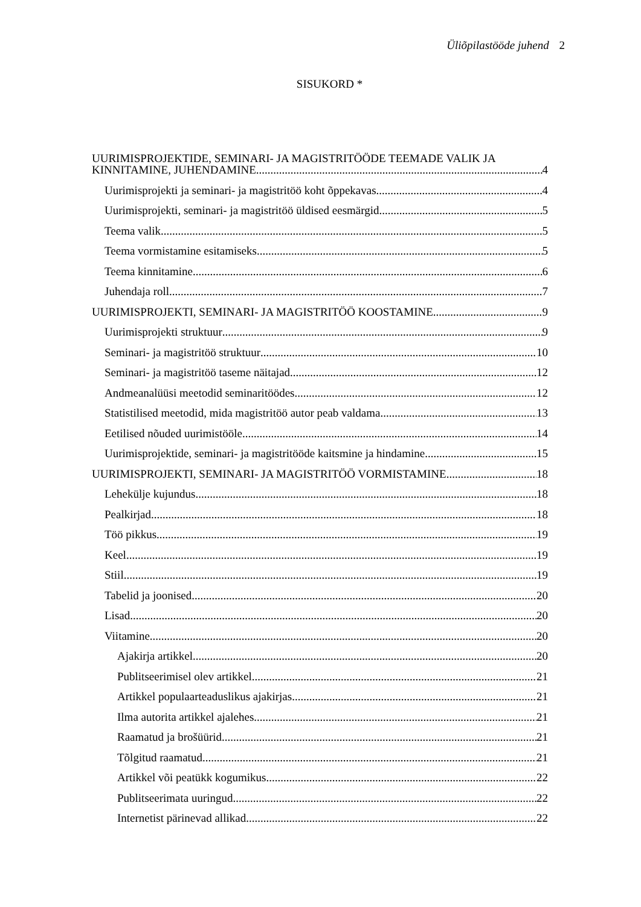Üliõpilastööde juhend 2
SISUKORD *
UURIMISPROJEKTIDE, SEMINARI- JA MAGISTRITÖÖDE TEEMADE VALIK JA
KINNITAMINE, JUHENDAMINE 4
Uurimisprojekti ja seminari- ja magistritöö koht õppekavas 4
Uurimisprojekti, seminari- ja magistritöö üldised eesmärgid 5
Teema valik 5
Teema vormistamine esitamiseks 5
Teema kinnitamine 6
Juhendaja roll 7
UURIMISPROJEKTI, SEMINARI- JA MAGISTRITÖÖ KOOSTAMINE 9
Uurimisprojekti struktuur 9
Seminari- ja magistritöö struktuur 10
Seminari- ja magistritöö taseme näitajad 12
Andmeanalüüsi meetodid seminaritöödes 12
Statistilised meetodid, mida magistritöö autor peab valdama 13
Eetilised nõuded uurimistööle 14
Uurimisprojektide, seminari- ja magistritööde kaitsmine ja hindamine 15
UURIMISPROJEKTI, SEMINARI- JA MAGISTRITÖÖ VORMISTAMINE 18
Lehekülje kujundus 18
Pealkirjad 18
Töö pikkus 19
Keel 19
Stiil 19
Tabelid ja joonised 20
Lisad 20
Viitamine 20
Ajakirja artikkel 20
Publitseerimisel olev artikkel 21
Artikkel populaarteaduslikus ajakirjas 21
Ilma autorita artikkel ajalehes 21
Raamatud ja brošüürid 21
Tõlgitud raamatud 21
Artikkel või peatükk kogumikus 22
Publitseerimata uuringud 22
Internetist pärinevad allikad 22